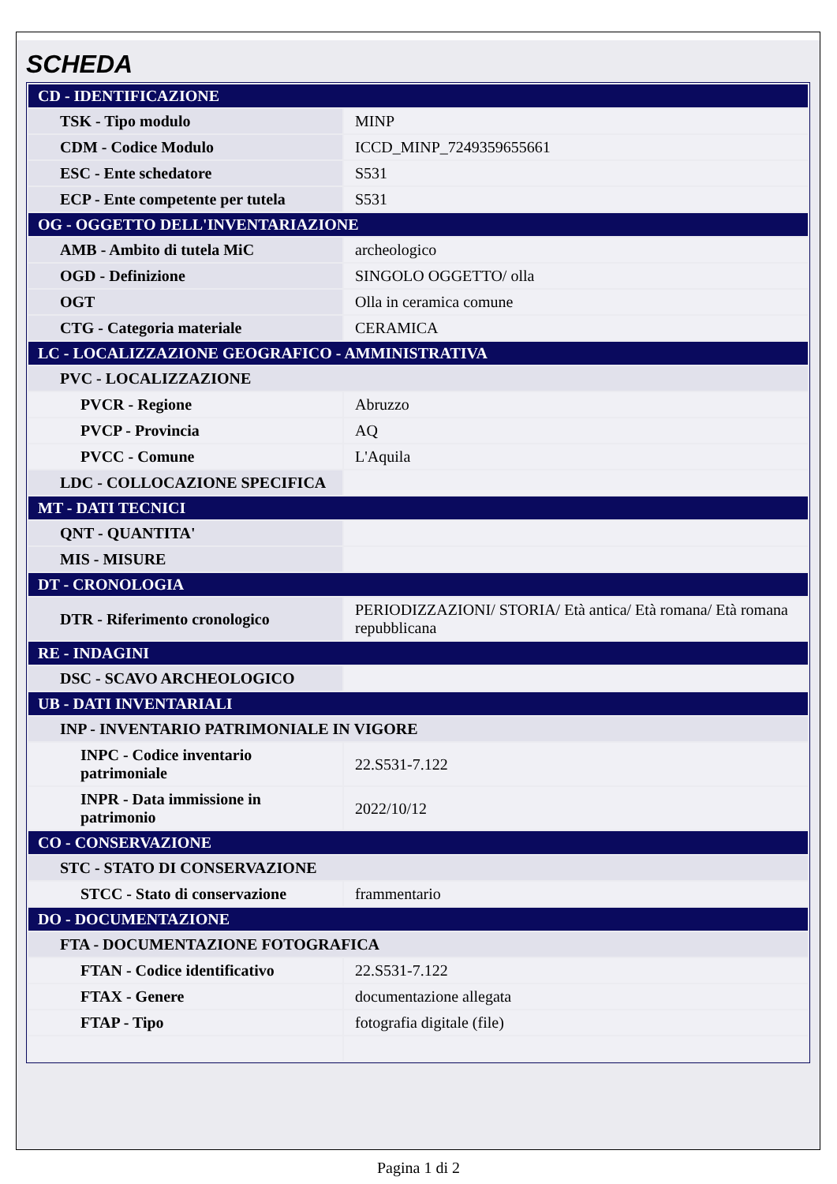SCHEDA
| CD - IDENTIFICAZIONE | |
| TSK - Tipo modulo | MINP |
| CDM - Codice Modulo | ICCD_MINP_7249359655661 |
| ESC - Ente schedatore | S531 |
| ECP - Ente competente per tutela | S531 |
| OG - OGGETTO DELL'INVENTARIAZIONE | |
| AMB - Ambito di tutela MiC | archeologico |
| OGD - Definizione | SINGOLO OGGETTO/ olla |
| OGT | Olla in ceramica comune |
| CTG - Categoria materiale | CERAMICA |
| LC - LOCALIZZAZIONE GEOGRAFICO - AMMINISTRATIVA | |
| PVC - LOCALIZZAZIONE | |
| PVCR - Regione | Abruzzo |
| PVCP - Provincia | AQ |
| PVCC - Comune | L'Aquila |
| LDC - COLLOCAZIONE SPECIFICA | |
| MT - DATI TECNICI | |
| QNT - QUANTITA' | |
| MIS - MISURE | |
| DT - CRONOLOGIA | |
| DTR - Riferimento cronologico | PERIODIZZAZIONI/ STORIA/ Età antica/ Età romana/ Età romana repubblicana |
| RE - INDAGINI | |
| DSC - SCAVO ARCHEOLOGICO | |
| UB - DATI INVENTARIALI | |
| INP - INVENTARIO PATRIMONIALE IN VIGORE | |
| INPC - Codice inventario patrimoniale | 22.S531-7.122 |
| INPR - Data immissione in patrimonio | 2022/10/12 |
| CO - CONSERVAZIONE | |
| STC - STATO DI CONSERVAZIONE | |
| STCC - Stato di conservazione | frammentario |
| DO - DOCUMENTAZIONE | |
| FTA - DOCUMENTAZIONE FOTOGRAFICA | |
| FTAN - Codice identificativo | 22.S531-7.122 |
| FTAX - Genere | documentazione allegata |
| FTAP - Tipo | fotografia digitale (file) |
Pagina 1 di 2